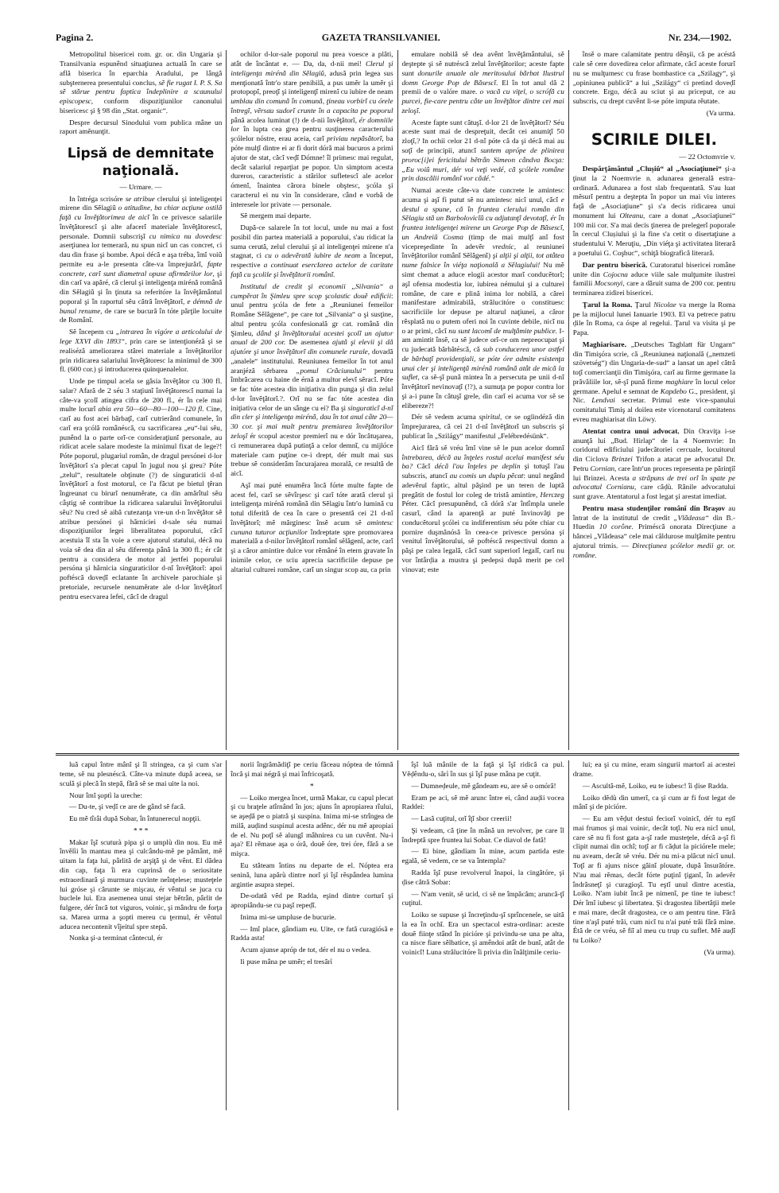Pagina 2. GAZETA TRANSILVANIEI. Nr. 234.—1902.
Metropolitul bisericei rom. gr. or. din Ungaria şi Transilvania espunênd situaţiunea actuală în care se află biserica în eparchia Aradului, pe lângă subşternerea presentului conclus, sĕ fie rugat I. P. S. Sa sĕ stărue pentru faptica îndeplinire a scaunului episcopesc, conform dispoziţiunilor canonului bisericesc şi § 98 din „Stat. organic“.
Despre decursul Sinodului vom publica mâne un raport amĕnunţit.
Lipsă de demnitate naţională.
— Urmare. —
In întréga scrisóre se atribue clerului şi inteligenţei mirene din Sĕlagiŭ o atitudine, ba chiar acţiune ostilă faţă cu învĕţătorimea de aicĭ în ce privesce salariile învĕţătorescĭ şi alte afacerĭ materiale învĕţătorescĭ, personale. Domnii subscrişĭ cu nimica nu dovedesc aserţiunea lor temerară, nu spun nicĭ un cas concret, ci dau din frase şi bombe. Apoi décă e aşa tréba, îmĭ voiŭ permite eu a-le presenta câte-va împrejurărĭ, fapte concrete, carĭ sunt diametral opuse afirmărilor lor, şi din carĭ va apăré, că clerul şi inteligenţa mirénă română din Sĕlagiŭ şi în ţinuta sa referitóre la învĕţământul poporal şi în raportul sĕu cătră învĕţătorĭ, e démnă de bunul renume, de care se bucură în tóte părţile locuite de Românĭ.
Sĕ începem cu „intrarea în vigóre a articolului de lege XXVI din 1893“, prin care se intenţionéză şi se realiséză ameliorarea stărei materiale a învĕţătorilor prin ridicarea salariului învĕţătoresc la minimul de 300 fl. (600 cor.) şi introducerea quinquenalelor.
Unde pe timpul acela se găsia învĕţător cu 300 fl. salar? Afară de 2 séu 3 staţiunĭ învĕţătorescĭ numai la câte-va şcolĭ atingea cifra de 200 fl., ér în cele mai multe locurĭ abia era 50—60—80—100—120 fl. Cine, carĭ au fost acei bărbaţĭ, carĭ cutrierând comunele, în carĭ era şcólă românéscă, cu sacrificarea „eu“-lui sĕu, punênd la o parte orĭ-ce consideraţiunĭ personale, au ridicat acele salare modeste la minimul fixat de lege?! Póte poporul, plugariul român, de dragul persónei d-lor învĕţătorĭ s'a plecat capul în jugul nou şi greu? Póte „zelul“, resultatele obţinute (?) de singuraticii d-nĭ învĕţătorĭ a fost motorul, ce l'a făcut pe bietul ţĕran îngreunat cu birurĭ nenumĕrate, ca din amărîtul sĕu câştig sĕ contribue la ridicarea salarului învĕţătorului sĕu? Nu cred sĕ aibă cutezanţa vre-un d-n învĕţător sĕ atribue persónei şi hărniciei d-sale séu numai dispoziţiunilor legei liberalitatea poporului, căcĭ acestuia îĭ sta în voie a cere ajutorul statului, décă nu voia sĕ dea din al sĕu diferenţa până la 300 fl.; ér cât pentru a considera de motor al jertfei poporului persóna şi hărnicia singuraticilor d-nĭ învĕţătorĭ: apoi poftéscă doveḑĭ eclatante în archivele parochiale şi pretoriale, recursele nenumĕrate ale d-lor învĕţătorĭ pentru esecvarea lefei, căcĭ de dragul
ochilor d-lor-sale poporul nu prea voesce a plăti, atât de încântat e. — Da, da, d-nii mei! Clerul şi inteligenţa mirénă din Sĕlagiŭ, adusă prin legea sus menţionată într'o stare penibilă, a pus umĕr la umĕr şi protopopĭ, preoţĭ şi inteligenţĭ mirenĭ cu iubire de neam umblau din comună în comună, ţineau vorbirĭ cu órele întregĭ, vĕrsau sudorĭ crunte în a capacita pe poporul până acolea luminat (!) de d-nii învĕţătorĭ, ér domniile lor în lupta cea grea pentru susţinerea caracterului şcólelor nóstre, erau aceia, carĭ priviau nepăsătorĭ, ba póte mulţĭ dintre ei ar fi dorit dóră mai bucuros a primi ajutor de stat, căcĭ veḑĭ Dómne! îl primesc mai regulat, decât salariul reparţiat pe popor. Un simptom acesta dureros, caracteristic a stărilor sufletescĭ ale acelor ómenĭ, înaintea cărora binele obştesc, şcóla şi caracterul ei nu vin în considerare, când e vorbă de interesele lor private — personale.
Sĕ mergem mai departe.
După-ce salarele în tot locul, unde nu mai a fost posibil din partea materială a poporului, s'au ridicat la suma cerută, zelul clerului şi al inteligenţei mirene n'a stagnat, ci cu o adevĕrată iubire de neam a început, respective a continuat esercIarea actelor de caritate faţă cu şcolile şi învĕţătorii românĭ.
Institutul de credit şi economii „Silvania“ a cumpĕrat în Şimleu spre scop şcolastic douĕ edificii: unul pentru şcóla de fete a „Reuniunei femeilor Române Sĕlăgene“, pe care tot „Silvania“ o şi susţine, altul pentru şcóla confesională gr cat. română din Şimleu, dând şi învĕţătorului acestei şcolĭ un ajutor anual de 200 cor. De asemenea ajută şi elevii şi dă ajutóre şi unor învĕţătorĭ din comunele rurale, dovadă „analele“ institutului. Reuniunea femeilor în tot anul aranjéză sĕrbarea „pomul Crăciunului“ pentru îmbrăcarea cu haine de érnă a multor elevĭ sĕracĭ. Póte se fac tóte acestea din iniţiativa din punga şi din zelul d-lor învĕţătorĭ.?. Orĭ nu se fac tóte acestea din iniţiativa celor de un sânge cu ei? Ba şi singuraticĭ d-nĭ din cler şi inteligenţa mirénă, dau în tot anul câte 20—30 cor. şi mai mult pentru premiarea învĕţătorilor zeloşĭ ér scopul acestor premierĭ nu e dór încătuşarea, ci remunerarea după putinţă a celor demnĭ, cu mijlóce materiale cam puţine ce-i drept, dér mult mai sus trebue sĕ considerăm încurajarea morală, ce resultă de aicĭ.
Aşĭ mai puté enumĕra încă fórte multe fapte de acest fel, carĭ se sĕvîrşesc şi carĭ tóte arată clerul şi inteligenţa mirénă română din Sĕlagiu într'o lumină cu totul diferită de cea în care o presentă cei 21 d-nĭ învĕţătorĭ; mĕ mărginesc însĕ acum sĕ amintesc cununa tuturor acţiunilor îndreptate spre promovarea materială a d-nilor învĕţătorĭ românĭ sĕlăgenĭ, acte, carĭ şi a căror amintire dulce vor rĕmâné în etern gravate în inimile celor, ce sciu aprecia sacrificiile depuse pe altariul culturei române, carĭ un singur scop au, ca prin
emulare nobilă sĕ dea avênt învĕţământului, sĕ deştepte şi sĕ nutréscă zelul învĕţătorilor; aceste fapte sunt donurile anuale ale meritosului bărbat Ilustrul domn George Pop de Băsescĭ. El în tot anul dă 2 premii de o valóre mare. o vacă cu viţel, o scrófă cu purcei, fie-care pentru câte un învĕţător dintre cei mai zeloşĭ.
Aceste fapte sunt cătuşĭ. d-lor 21 de învĕţătorĭ? Séu aceste sunt mai de despreţuit, decât cei anumiţĭ 50 zloţĭ,? In ochii celor 21 d-nĭ póte că da şi décă mai au soţĭ de principii, atuncĭ suntem aprópe de plinirea proroc[i]ei fericitului bĕtrân Simeon cândva Bocşa: „Eu voiŭ muri, dér voi veţi vedé, că şcólele române prin dascălii românĭ vor cădé.“
Numai aceste câte-va date concrete le amintesc acuma şi aşĭ fi putut sĕ nu amintesc nicĭ unul, căcĭ e destul a spune, că în fruntea clerului român din Sĕlagiu stă un Barbolovicĭŭ cu adjutanţĭ devotaţĭ, ér în fruntea inteligenţei mirene un George Pop de Băsescĭ, un Andreiŭ Cosma (timp de mai mulţĭ anĭ fost vicepreşedinte în adevĕr vrednic, al reuniunei învĕţătorilor românĭ Sĕlăgenĭ) şi alţii şi alţii, tot atâtea nume falnice în viéţa naţională a Sĕlagiului! Nu mĕ simt chemat a aduce elogii acestor marĭ conducĕtorĭ; aşĭ ofensa modestia lor, iubirea némului şi a culturei române, de care e plină inima lor nobilă, a cărei manifestare admirabilă, strălucitóre o constituesc sacrificiile lor depuse pe altarul naţiunei, a căror rĕsplată nu o putem oferi noi în cuvinte debile, nicĭ nu o ar primi, căcĭ nu sunt lacomĭ de mulţămite publice. I-am amintit însĕ, ca sĕ judece orĭ-ce om nepreocupat şi cu judecată bărbătéscă, că sub conducerea unor astfel de bărbaţĭ providenţiali, se póte óre admite esistenţa unui cler şi inteligenţă mirénă română atât de mică la suflet, ca sĕ-şĭ pună mintea în a persecuta pe unii d-nĭ învĕţătorĭ nevinovaţĭ (!?), a sumuţa pe popor contra lor şi a-i pune în cătuşĭ grele, din carĭ ei acuma vor sĕ se elibereze?!
Dér sĕ vedem acuma spiritul, ce se oglindéză din împrejurarea, că cei 21 d-nĭ învĕţătorĭ un subscris şi publicat în „Szilágy“ manifestul „Felébredésünk“.
Aicĭ fără sĕ vréu îmĭ vine sĕ le pun acelor domnĭ întrebarea, décă au înţeles rostul acelui manifest séu ba? Căcĭ décă l'au înţeles pe deplin şi totuşĭ l'au subscris, atuncĭ au comis un duplu pĕcat: unul negând adevĕrul faptic, altul păşind pe un teren de luptă pregătit de fostul lor coleg de tristă amintire, Herczeg Péter. Căcĭ presupunênd, că dóră s'ar întîmpla unele casurĭ, când la aparenţă ar puté învinovăţi pe conducĕtorul şcólei cu indiferentism séu póte chiar cu pornire duşmănósă în ceea-ce privesce persóna şi venitul învĕţătorului, sĕ poftéscă respectivul domn a păşi pe calea legală, căcĭ sunt superiorĭ legalĭ, carĭ nu vor întârḑia a mustra şi pedepsi după merit pe cel vinovat; este
însĕ o mare calamitate pentru dênşii, că pe acéstă cale sĕ cere dovedirea celor afirmate, căcĭ aceste forurĭ nu se mulţumesc cu frase bombastice ca „Szilagy“, şi „opiniunea publică“ a lui „Szilágy“ ci pretind doveḑĭ concrete. Ergo, décă au sciut şi au priceput, ce au subscris, cu drept cuvênt li-se póte imputa rĕutate.
(Va urma.
SCIRILE DILEI.
— 22 Octomvrie v.
Despărţământul „Clușiŭ“ al „Asociaţiunei“ şi-a ţinut la 2 Noemvrie n. adunarea generală estra-ordinară. Adunarea a fost slab frequentată. S'au luat mĕsurĭ pentru a deştepta în popor un mai viu interes faţă de „Asociaţiune“ şi s'a decis ridicarea unui monument lui Olteanu, care a donat „Asociaţiunei“ 100 mii cor. S'a mai decis ţinerea de prelegerĭ poporale în cercul Clușiului şi la fine s'a cetit o disertaţiune a studentului V. Meruţiu, „Din viéţa şi activitatea literară a poetului G. Coşbuc“, schiţă biografică literară.
Dar pentru biserică. Curatoratul bisericei române unite din Cojocna aduce viile sale mulţumite ilustrei familii Mocsonyi, care a dăruit suma de 200 cor. pentru terminarea zidirei bisericei.
Ţarul la Roma. Ţarul Nicolae va merge la Roma pe la mijlocul lunei Ianuarie 1903. El va petrece patru ḑile în Roma, ca óspe al regelui. Ţarul va visita şi pe Papa.
Maghiarisare. „Deutsches Tagblatt für Ungarn“ din Timişóra scrie, că „Reuniunea naţională („nemzeti szövetség“) din Ungaria-de-sud“ a lansat un apel cătră toţĭ comercianţii din Timişóra, carĭ au firme germane la prăvăliile lor, sĕ-şĭ pună firme maghiare în locul celor germane. Apelul e semnat de Kapdebo G., president, şi Nic. Lendvai secretar. Primul este vice-spanului comitatului Timiş al doilea este vicenotarul comitatens evreu maghiarisat din Löwy.
Atentat contra unui advocat. Din Oraviţa i-se anunţă lui „Bud. Hirlap“ de la 4 Noemvrie: In coridorul edificiului judecătoriei cercuale, locuitorul din Ciclova Brinzei Trifon a atacat pe advocatul Dr. Petru Cornian, care într'un proces representa pe părinţiĭ lui Brinzei. Acesta a străpuns de trei orĭ în spate pe advocatul Cornianu, care căḑù. Rănile advocatului sunt grave. Atentatorul a fost legat şi arestat imediat.
Pentru masa studenţilor românĭ din Braşov au întrat de la institutul de credit „Vlădeasa“ din B.-Huedin 10 corône. Priméscă onorata Direcţiune a băncei „Vlădeasa“ cele mai căldurose mulţămite pentru ajutorul trimis. — Direcţiunea şcólelor medii gr. or. române.
luă capul între mânĭ şi îl stringea, ca şi cum s'ar teme, sĕ nu plesnéscă. Câte-va minute după aceea, se sculă şi plecă în stepă, fără sĕ se mai uite la noi.
Nour îmĭ şoptì la ureche:
— Du-te, şi veḑĭ ce are de gând sĕ facă.
Eu mĕ tîrâi după Sobar, în întunerecul nopţii.
* * *
Makar îşĭ scuturà pipa şi o umplù din nou. Eu mĕ învĕlìi în mantau mea şi culcându-mĕ pe pământ, mĕ uitam la faţa lui, pârlită de arşiţă şi de vênt. El dădea din cap, faţa îi era cuprinsă de o seriositate estraordinară şi murmura cuvinte neînţelese; musteţele lui gróse şi cărunte se mişcau, ér vêntul se juca cu buclele lui. Era asemenea unui stejar bĕtrân, pârlit de fulgere, dér încă tot viguros, voinic, şi mândru de forţa sa. Marea urma a şopti mereu cu ţermul, ér vêntul aducea necontenit vîjeitul spre stepă.
Nonka şi-a terminat cântecul, ér
norii îngrămădiţĭ pe ceriu făceau nóptea de tómnă încă şi mai négră şi mai înfricoşată.
*
— Loiko mergea încet, urmă Makar, cu capul plecat şi cu braţele atîrnând în jos; ajuns în apropiarea rîului, se aşeḑă pe o piatră şi suspina. Inima mi-se strîngea de milă, auḑind suspinul acesta adênc, dér nu mĕ apropiai de el. Nu poţĭ sĕ alungĭ mâhnirea cu un cuvênt. Nu-i aşa? El rĕmase aşa o óră, douĕ óre, trei óre, fără a se mişca.
Eu stăteam întins nu departe de el. Nóptea era senină, luna apărù dintre norĭ şi îşĭ rĕspândea lumina argintie asupra stepei.
De-odată vĕd pe Radda, eşind dintre corturĭ şi apropiându-se cu paşĭ repeḑĭ.
Inima mi-se umpluse de bucurie.
— Imĭ place, gândiam eu. Uite, ce fată curagiósă e Radda asta!
Acum ajunse apróp de tot, dér el nu o vedea.
Ii puse mâna pe umĕr; el tresărì
îşĭ luă mânile de la faţă şi îşĭ ridică ca pul. Vĕḑêndu-o, sărì în sus şi îşĭ puse mâna pe cuţit.
— Dumneḑeule, mĕ gândeam eu, are sĕ o omóră!
Eram pe aci, sĕ mĕ arunc între ei, când auḑii vocea Raddei:
— Lasă cuţitul, orĭ îţĭ sbor creerii!
Şi vedeam, că ţine în mână un revolver, pe care îl îndreptă spre fruntea lui Sobar. Ce diavol de fată!
— Ei bine, gândiam în mine, acum partida este egală, sĕ vedem, ce se va întempla?
Radda îşĭ puse revolverul înapoi, la cingătóre, şi ḑise cătră Sobar:
— N'am venit, sĕ ucid, ci sĕ ne împăcăm; aruncă-ţĭ cuţitul.
Loiko se supuse şi încreţindu-şĭ sprîncenele, se uită la ea în ochĭ. Era un spectacol estra-ordinar: aceste douĕ fiinţe stând în picióre şi privindu-se una pe alta, ca nisce fiare sĕlbatice, şi amêndoi atât de bunĭ, atât de voinicĭ! Luna strălucitóre îi privia din înălţimile ceriu-
lui; ea şi cu mine, eram singurii martorĭ ai acestei drame.
— Ascultă-mĕ, Loiko, eu te iubesc! îi ḑise Radda.
Loiko dĕdù din umerĭ, ca şi cum ar fi fost legat de mânĭ şi de picióre.
— Eu am vĕḑut destui feciorĭ voinicĭ, dér tu eştĭ mai frumos şi mai voinic, decât toţĭ. Nu era nicĭ unul, care sĕ nu fi fost gata a-şĭ rade musteţele, décă a-şĭ fi clipit numai din ochĭ; toţĭ ar fi căḑut la picióreIe mele; nu aveam, decât sĕ vréu. Dér nu mi-a plăcut nicĭ unul. Toţĭ ar fi ajuns nisce găinĭ plouate, după însurătóre. N'au mai rĕmas, decât fórte puţinĭ ţiganĭ, în adevĕr îndrăsneţĭ şi curagioşĭ. Tu eştĭ unul dintre acestia, Loiko. N'am iubit încă pe nimenĭ, pe tine te iubesc! Dér îmĭ iubesc şi libertatea. Şi dragostea libertăţii mele e mai mare, decât dragostea, ce o am pentru tine. Fără tine n'aşĭ puté trăi, cum nicĭ tu n'ai puté trăi fără mine. Étă de ce vréu, sĕ fiĭ al meu cu trup cu suflet. Mĕ auḑĭ tu Loiko?
(Va urma).